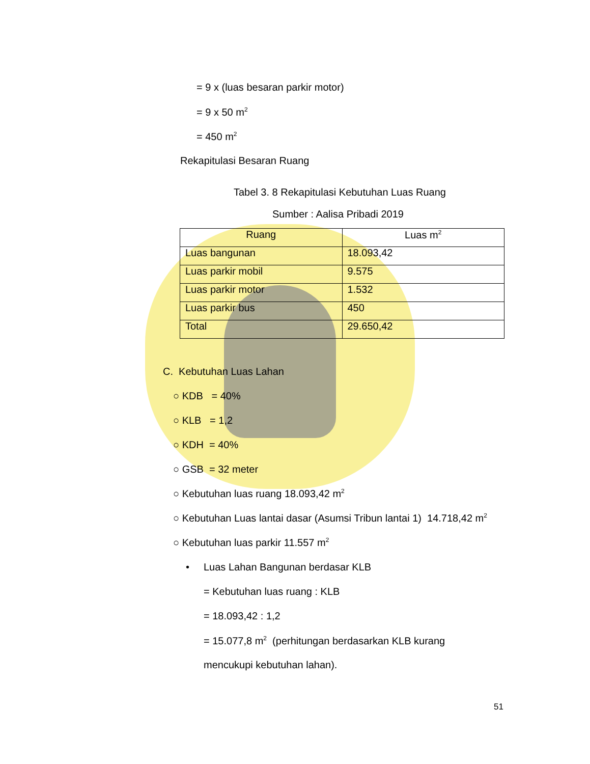= 9 x (luas besaran parkir motor)
= 9 x 50 m<sup>2</sup>
= 450 m<sup>2</sup>
Rekapitulasi Besaran Ruang
Tabel 3. 8 Rekapitulasi Kebutuhan Luas Ruang
Sumber : Aalisa Pribadi 2019
| Ruang | Luas m<sup>2</sup> |
| --- | --- |
| Luas bangunan | 18.093,42 |
| Luas parkir mobil | 9.575 |
| Luas parkir motor | 1.532 |
| Luas parkir bus | 450 |
| Total | 29.650,42 |
C. Kebutuhan Luas Lahan
○ KDB = 40%
○ KLB = 1,2
○ KDH = 40%
○ GSB = 32 meter
○ Kebutuhan luas ruang 18.093,42 m<sup>2</sup>
○ Kebutuhan Luas lantai dasar (Asumsi Tribun lantai 1) 14.718,42 m<sup>2</sup>
○ Kebutuhan luas parkir 11.557 m<sup>2</sup>
•
Luas Lahan Bangunan berdasar KLB
= Kebutuhan luas ruang : KLB
= 18.093,42 : 1,2
= 15.077,8 m<sup>2</sup> (perhitungan berdasarkan KLB kurang
mencukupi kebutuhan lahan).
51